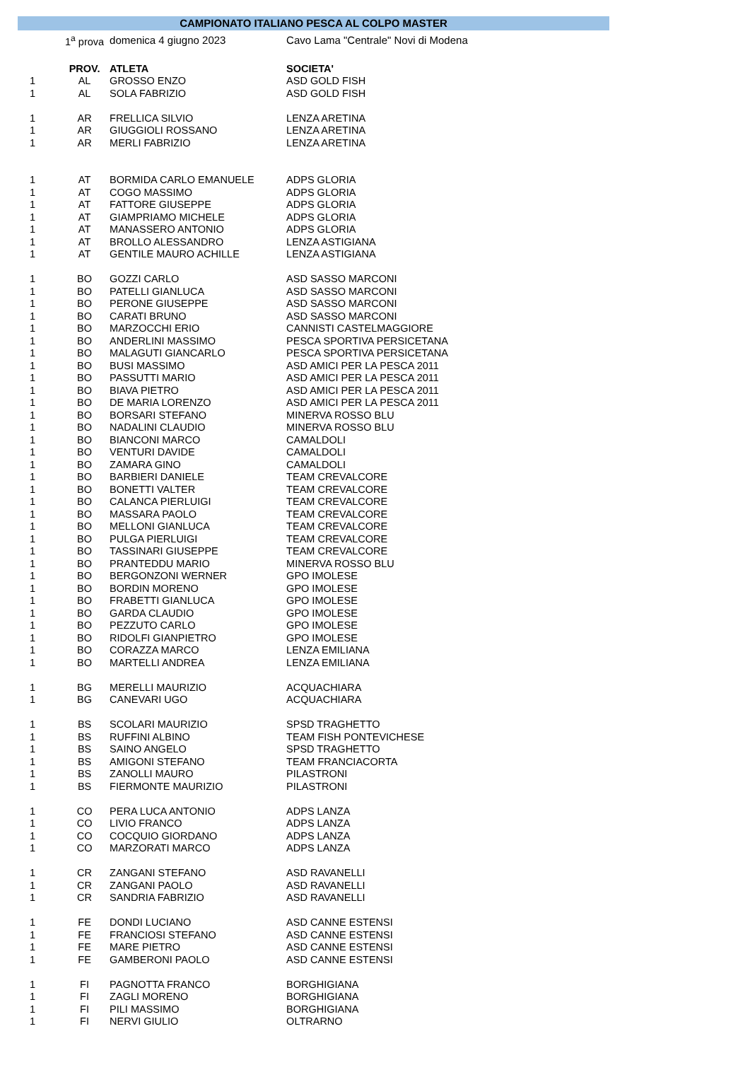CAMPIONATO ITALIANO PESCA AL COLPO MASTER
| | 1<sup>a</sup> prova | domenica 4 giugno 2023 | Cavo Lama "Centrale" Novi di Modena |
| | PROV. | ATLETA | SOCIETA' |
| 1 | AL | GROSSO ENZO | ASD GOLD FISH |
| 1 | AL | SOLA FABRIZIO | ASD GOLD FISH |
| 1 | AR | FRELLICA SILVIO | LENZA ARETINA |
| 1 | AR | GIUGGIOLI ROSSANO | LENZA ARETINA |
| 1 | AR | MERLI FABRIZIO | LENZA ARETINA |
| 1 | AT | BORMIDA CARLO EMANUELE | ADPS GLORIA |
| 1 | AT | COGO MASSIMO | ADPS GLORIA |
| 1 | AT | FATTORE GIUSEPPE | ADPS GLORIA |
| 1 | AT | GIAMPRIAMO MICHELE | ADPS GLORIA |
| 1 | AT | MANASSERO ANTONIO | ADPS GLORIA |
| 1 | AT | BROLLO ALESSANDRO | LENZA ASTIGIANA |
| 1 | AT | GENTILE MAURO ACHILLE | LENZA ASTIGIANA |
| 1 | BO | GOZZI CARLO | ASD SASSO MARCONI |
| 1 | BO | PATELLI GIANLUCA | ASD SASSO MARCONI |
| 1 | BO | PERONE GIUSEPPE | ASD SASSO MARCONI |
| 1 | BO | CARATI BRUNO | ASD SASSO MARCONI |
| 1 | BO | MARZOCCHI ERIO | CANNISTI CASTELMAGGIORE |
| 1 | BO | ANDERLINI MASSIMO | PESCA SPORTIVA PERSICETANA |
| 1 | BO | MALAGUTI GIANCARLO | PESCA SPORTIVA PERSICETANA |
| 1 | BO | BUSI MASSIMO | ASD AMICI PER LA PESCA 2011 |
| 1 | BO | PASSUTTI MARIO | ASD AMICI PER LA PESCA 2011 |
| 1 | BO | BIAVA PIETRO | ASD AMICI PER LA PESCA 2011 |
| 1 | BO | DE MARIA LORENZO | ASD AMICI PER LA PESCA 2011 |
| 1 | BO | BORSARI STEFANO | MINERVA ROSSO BLU |
| 1 | BO | NADALINI CLAUDIO | MINERVA ROSSO BLU |
| 1 | BO | BIANCONI MARCO | CAMALDOLI |
| 1 | BO | VENTURI DAVIDE | CAMALDOLI |
| 1 | BO | ZAMARA GINO | CAMALDOLI |
| 1 | BO | BARBIERI DANIELE | TEAM CREVALCORE |
| 1 | BO | BONETTI VALTER | TEAM CREVALCORE |
| 1 | BO | CALANCA PIERLUIGI | TEAM CREVALCORE |
| 1 | BO | MASSARA PAOLO | TEAM CREVALCORE |
| 1 | BO | MELLONI GIANLUCA | TEAM CREVALCORE |
| 1 | BO | PULGA PIERLUIGI | TEAM CREVALCORE |
| 1 | BO | TASSINARI GIUSEPPE | TEAM CREVALCORE |
| 1 | BO | PRANTEDDU MARIO | MINERVA ROSSO BLU |
| 1 | BO | BERGONZONI WERNER | GPO IMOLESE |
| 1 | BO | BORDIN MORENO | GPO IMOLESE |
| 1 | BO | FRABETTI GIANLUCA | GPO IMOLESE |
| 1 | BO | GARDA CLAUDIO | GPO IMOLESE |
| 1 | BO | PEZZUTO CARLO | GPO IMOLESE |
| 1 | BO | RIDOLFI GIANPIETRO | GPO IMOLESE |
| 1 | BO | CORAZZA MARCO | LENZA EMILIANA |
| 1 | BO | MARTELLI ANDREA | LENZA EMILIANA |
| 1 | BG | MERELLI MAURIZIO | ACQUACHIARA |
| 1 | BG | CANEVARI UGO | ACQUACHIARA |
| 1 | BS | SCOLARI MAURIZIO | SPSD TRAGHETTO |
| 1 | BS | RUFFINI ALBINO | TEAM FISH PONTEVICHESE |
| 1 | BS | SAINO ANGELO | SPSD TRAGHETTO |
| 1 | BS | AMIGONI STEFANO | TEAM FRANCIACORTA |
| 1 | BS | ZANOLLI MAURO | PILASTRONI |
| 1 | BS | FIERMONTE MAURIZIO | PILASTRONI |
| 1 | CO | PERA LUCA ANTONIO | ADPS LANZA |
| 1 | CO | LIVIO FRANCO | ADPS LANZA |
| 1 | CO | COCQUIO GIORDANO | ADPS LANZA |
| 1 | CO | MARZORATI MARCO | ADPS LANZA |
| 1 | CR | ZANGANI STEFANO | ASD RAVANELLI |
| 1 | CR | ZANGANI PAOLO | ASD RAVANELLI |
| 1 | CR | SANDRIA FABRIZIO | ASD RAVANELLI |
| 1 | FE | DONDI LUCIANO | ASD CANNE ESTENSI |
| 1 | FE | FRANCIOSI STEFANO | ASD CANNE ESTENSI |
| 1 | FE | MARE PIETRO | ASD CANNE ESTENSI |
| 1 | FE | GAMBERONI PAOLO | ASD CANNE ESTENSI |
| 1 | FI | PAGNOTTA FRANCO | BORGHIGIANA |
| 1 | FI | ZAGLI MORENO | BORGHIGIANA |
| 1 | FI | PILI MASSIMO | BORGHIGIANA |
| 1 | FI | NERVI GIULIO | OLTRARNO |